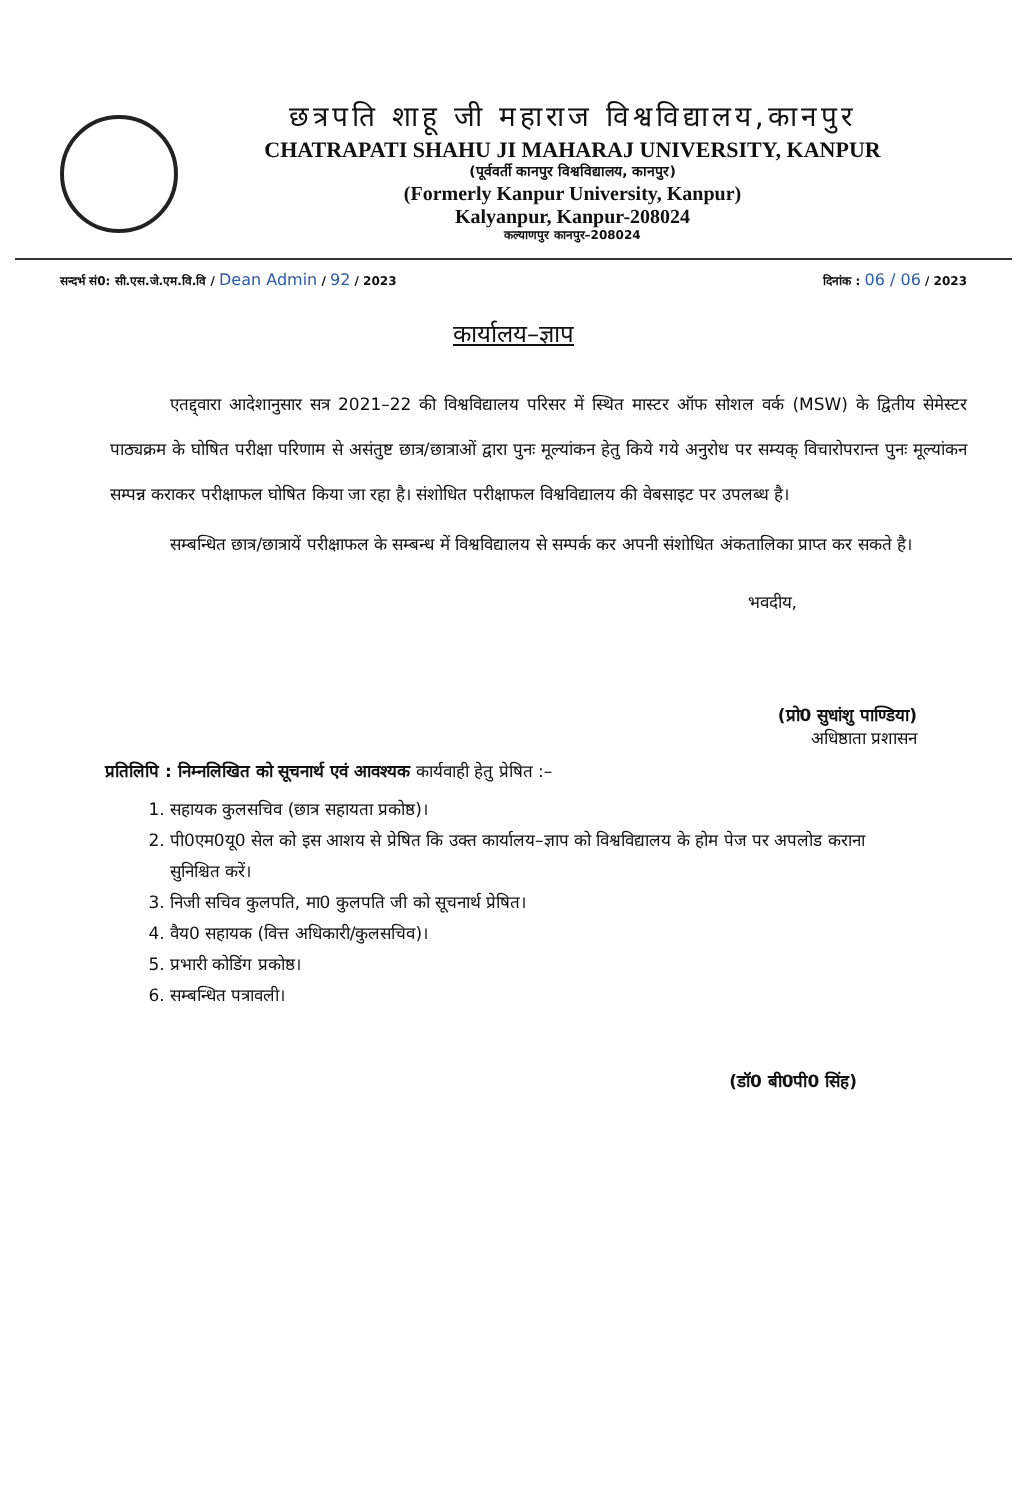छत्रपति शाहू जी महाराज विश्वविद्यालय,कानपुर
CHATRAPATI SHAHU JI MAHARAJ UNIVERSITY, KANPUR
(पूर्ववर्ती कानपुर विश्वविद्यालय, कानपुर)
(Formerly Kanpur University, Kanpur)
Kalyanpur, Kanpur-208024
कल्याणपुर कानपुर–208024
सन्दर्भ सं0: सी.एस.जे.एम.वि.वि / Dean Admin / 92 / 2023 दिनांक : 06 / 06 / 2023
कार्यालय–ज्ञाप
एतद्द्वारा आदेशानुसार सत्र 2021–22 की विश्वविद्यालय परिसर में स्थित मास्टर ऑफ सोशल वर्क (MSW) के द्वितीय सेमेस्टर पाठ्यक्रम के घोषित परीक्षा परिणाम से असंतुष्ट छात्र/छात्राओं द्वारा पुनः मूल्यांकन हेतु किये गये अनुरोध पर सम्यक् विचारोपरान्त पुनः मूल्यांकन सम्पन्न कराकर परीक्षाफल घोषित किया जा रहा है। संशोधित परीक्षाफल विश्वविद्यालय की वेबसाइट पर उपलब्ध है।
सम्बन्धित छात्र/छात्रायें परीक्षाफल के सम्बन्ध में विश्वविद्यालय से सम्पर्क कर अपनी संशोधित अंकतालिका प्राप्त कर सकते है।
भवदीय,
(प्रो0 सुधांशु पाण्डिया)
अधिष्ठाता प्रशासन
प्रतिलिपि : निम्नलिखित को सूचनार्थ एवं आवश्यक कार्यवाही हेतु प्रेषित :–
1. सहायक कुलसचिव (छात्र सहायता प्रकोष्ठ)।
2. पी0एम0यू0 सेल को इस आशय से प्रेषित कि उक्त कार्यालय–ज्ञाप को विश्वविद्यालय के होम पेज पर अपलोड कराना सुनिश्चित करें।
3. निजी सचिव कुलपति, मा0 कुलपति जी को सूचनार्थ प्रेषित।
4. वैय0 सहायक (वित्त अधिकारी/कुलसचिव)।
5. प्रभारी कोडिंग प्रकोष्ठ।
6. सम्बन्धित पत्रावली।
(डॉ0 बी0पी0 सिंह)